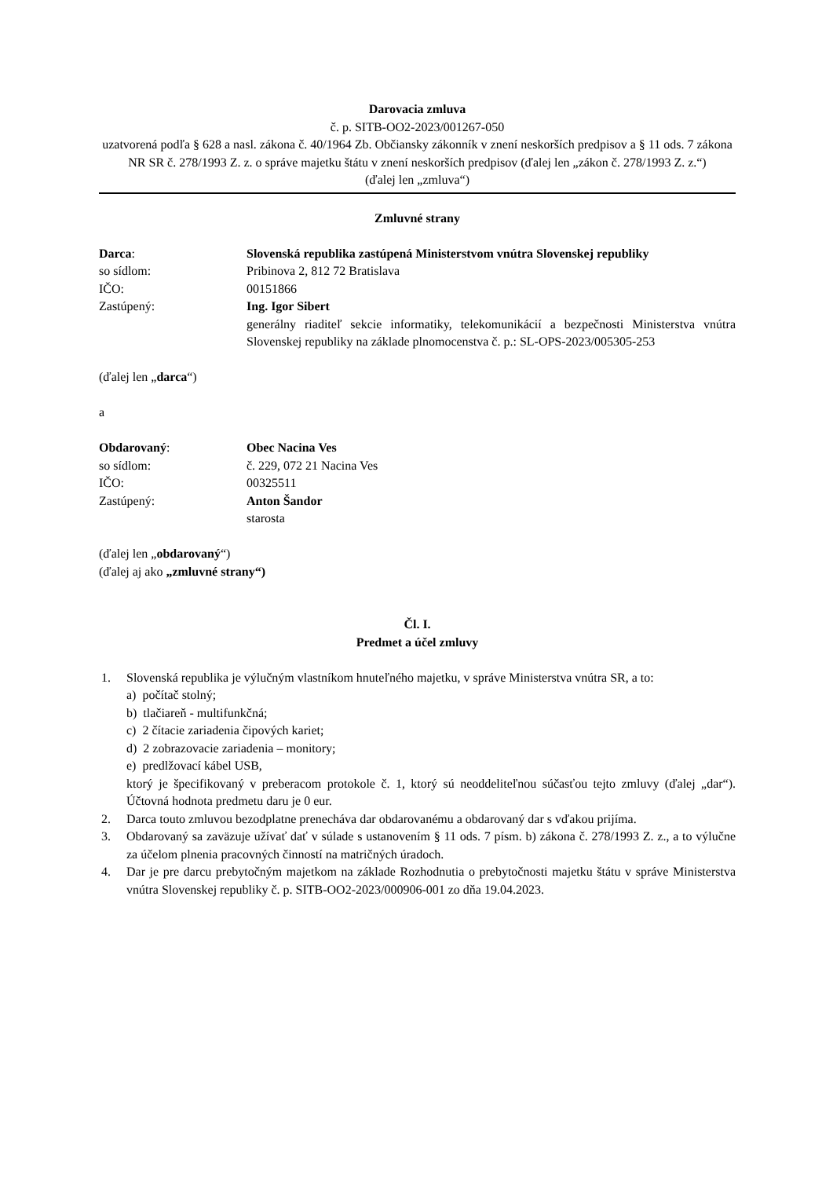Darovacia zmluva
č. p. SITB-OO2-2023/001267-050
uzatvorená podľa § 628 a nasl. zákona č. 40/1964 Zb. Občiansky zákonník v znení neskorších predpisov a § 11 ods. 7 zákona NR SR č. 278/1993 Z. z. o správe majetku štátu v znení neskorších predpisov (ďalej len „zákon č. 278/1993 Z. z.“)
(ďalej len „zmluva“)
Zmluvné strany
Darca: Slovenská republika zastúpená Ministerstvom vnútra Slovenskej republiky
so sídlom: Pribinova 2, 812 72 Bratislava
IČO: 00151866
Zastúpený: Ing. Igor Sibert
generálny riaditeľ sekcie informatiky, telekomunikácií a bezpečnosti Ministerstva vnútra Slovenskej republiky na základe plnomocenstva č. p.: SL-OPS-2023/005305-253
(ďalej len „darca“)
a
Obdarovaný: Obec Nacina Ves
so sídlom: č. 229, 072 21 Nacina Ves
IČO: 00325511
Zastúpený: Anton Šandor
starosta
(ďalej len „obdarovaný“)
(ďalej aj ako „zmluvné strany“)
Čl. I.
Predmet a účel zmluvy
1. Slovenská republika je výlučným vlastníkom hnuteľného majetku, v správe Ministerstva vnútra SR, a to:
a) počítač stolný;
b) tlačiareň - multifunkčná;
c) 2 čítacie zariadenia čipových kariet;
d) 2 zobrazovacie zariadenia – monitory;
e) predlžovací kábel USB,
ktorý je špecifikovaný v preberacom protokole č. 1, ktorý sú neoddeliteľnou súčasťou tejto zmluvy (ďalej „dar“). Účtovná hodnota predmetu daru je 0 eur.
2. Darca touto zmluvou bezodplatne prenecháva dar obdarovanému a obdarovaný dar s vďakou prijíma.
3. Obdarovaný sa zaväzuje užívať dať v súlade s ustanovením § 11 ods. 7 písm. b) zákona č. 278/1993 Z. z., a to výlučne za účelom plnenia pracovných činností na matričných úradoch.
4. Dar je pre darcu prebytočným majetkom na základe Rozhodnutia o prebytočnosti majetku štátu v správe Ministerstva vnútra Slovenskej republiky č. p. SITB-OO2-2023/000906-001 zo dňa 19.04.2023.